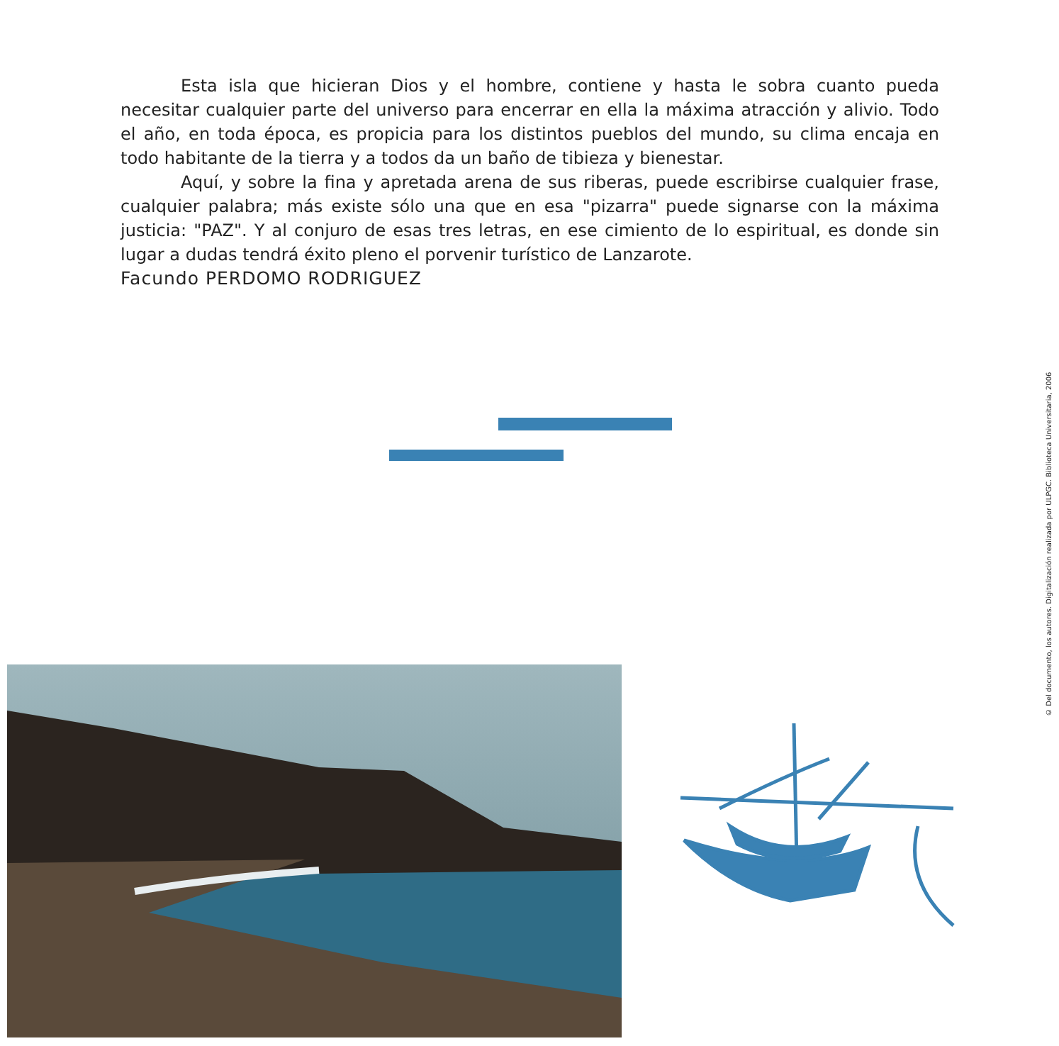Esta isla que hicieran Dios y el hombre, contiene y hasta le sobra cuanto pueda necesitar cualquier parte del universo para encerrar en ella la máxima atracción y alivio. Todo el año, en toda época, es propicia para los distintos pueblos del mundo, su clima encaja en todo habitante de la tierra y a todos da un baño de tibieza y bienestar.
Aquí, y sobre la fina y apretada arena de sus riberas, puede escribirse cualquier frase, cualquier palabra; más existe sólo una que en esa "pizarra" puede signarse con la máxima justicia: "PAZ". Y al conjuro de esas tres letras, en ese cimiento de lo espiritual, es donde sin lugar a dudas tendrá éxito pleno el porvenir turístico de Lanzarote.
Facundo PERDOMO RODRIGUEZ
© Del documento, los autores. Digitalización realizada por ULPGC. Biblioteca Universitaria, 2006